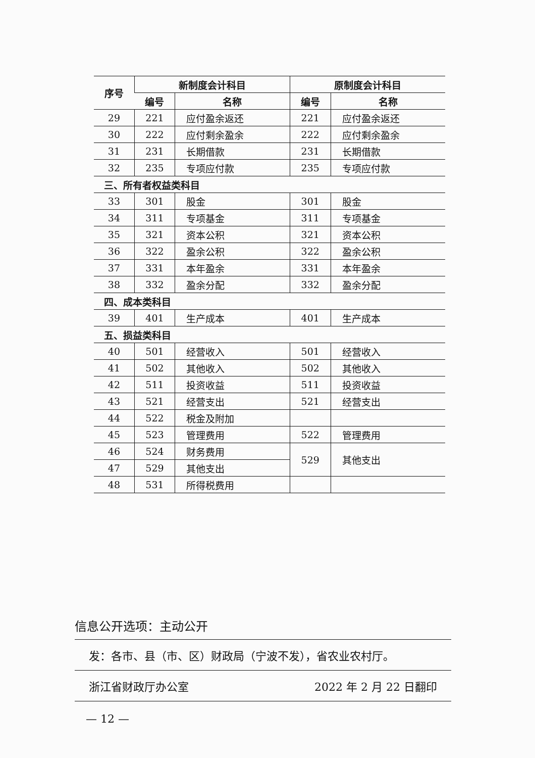| 序号 | 新制度会计科目 | | 原制度会计科目 | |
| --- | --- | --- | --- | --- |
| | 编号 | 名称 | 编号 | 名称 |
| 29 | 221 | 应付盈余返还 | 221 | 应付盈余返还 |
| 30 | 222 | 应付剩余盈余 | 222 | 应付剩余盈余 |
| 31 | 231 | 长期借款 | 231 | 长期借款 |
| 32 | 235 | 专项应付款 | 235 | 专项应付款 |
| 三、所有者权益类科目 | | | | |
| 33 | 301 | 股金 | 301 | 股金 |
| 34 | 311 | 专项基金 | 311 | 专项基金 |
| 35 | 321 | 资本公积 | 321 | 资本公积 |
| 36 | 322 | 盈余公积 | 322 | 盈余公积 |
| 37 | 331 | 本年盈余 | 331 | 本年盈余 |
| 38 | 332 | 盈余分配 | 332 | 盈余分配 |
| 四、成本类科目 | | | | |
| 39 | 401 | 生产成本 | 401 | 生产成本 |
| 五、损益类科目 | | | | |
| 40 | 501 | 经营收入 | 501 | 经营收入 |
| 41 | 502 | 其他收入 | 502 | 其他收入 |
| 42 | 511 | 投资收益 | 511 | 投资收益 |
| 43 | 521 | 经营支出 | 521 | 经营支出 |
| 44 | 522 | 税金及附加 | | |
| 45 | 523 | 管理费用 | 522 | 管理费用 |
| 46 | 524 | 财务费用 | 529 | 其他支出 |
| 47 | 529 | 其他支出 | | |
| 48 | 531 | 所得税费用 | | |
信息公开选项：主动公开
发：各市、县（市、区）财政局（宁波不发），省农业农村厅。
浙江省财政厅办公室 2022 年 2 月 22 日翻印
— 12 —